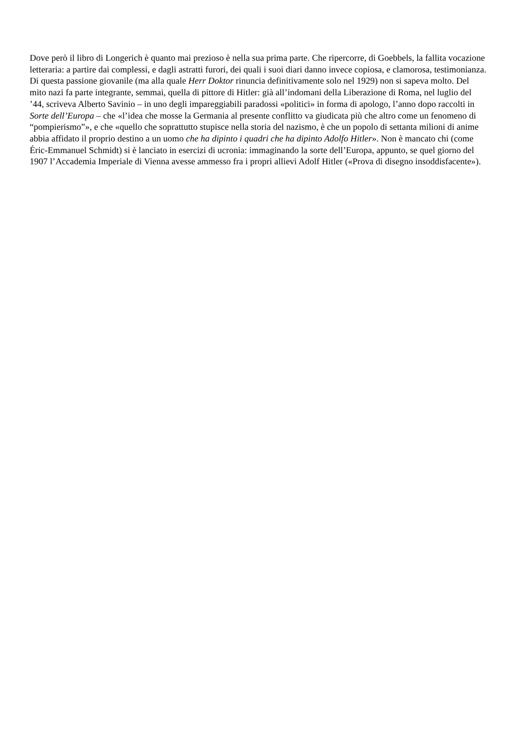Dove però il libro di Longerich è quanto mai prezioso è nella sua prima parte. Che ripercorre, di Goebbels, la fallita vocazione letteraria: a partire dai complessi, e dagli astratti furori, dei quali i suoi diari danno invece copiosa, e clamorosa, testimonianza. Di questa passione giovanile (ma alla quale Herr Doktor rinuncia definitivamente solo nel 1929) non si sapeva molto. Del mito nazi fa parte integrante, semmai, quella di pittore di Hitler: già all’indomani della Liberazione di Roma, nel luglio del ’44, scriveva Alberto Savinio – in uno degli impareggiabili paradossi «politici» in forma di apologo, l’anno dopo raccolti in Sorte dell’Europa – che «l’idea che mosse la Germania al presente conflitto va giudicata più che altro come un fenomeno di “pompierismo”», e che «quello che soprattutto stupisce nella storia del nazismo, è che un popolo di settanta milioni di anime abbia affidato il proprio destino a un uomo che ha dipinto i quadri che ha dipinto Adolfo Hitler». Non è mancato chi (come Éric-Emmanuel Schmidt) si è lanciato in esercizi di ucronia: immaginando la sorte dell’Europa, appunto, se quel giorno del 1907 l’Accademia Imperiale di Vienna avesse ammesso fra i propri allievi Adolf Hitler («Prova di disegno insoddisfacente»).